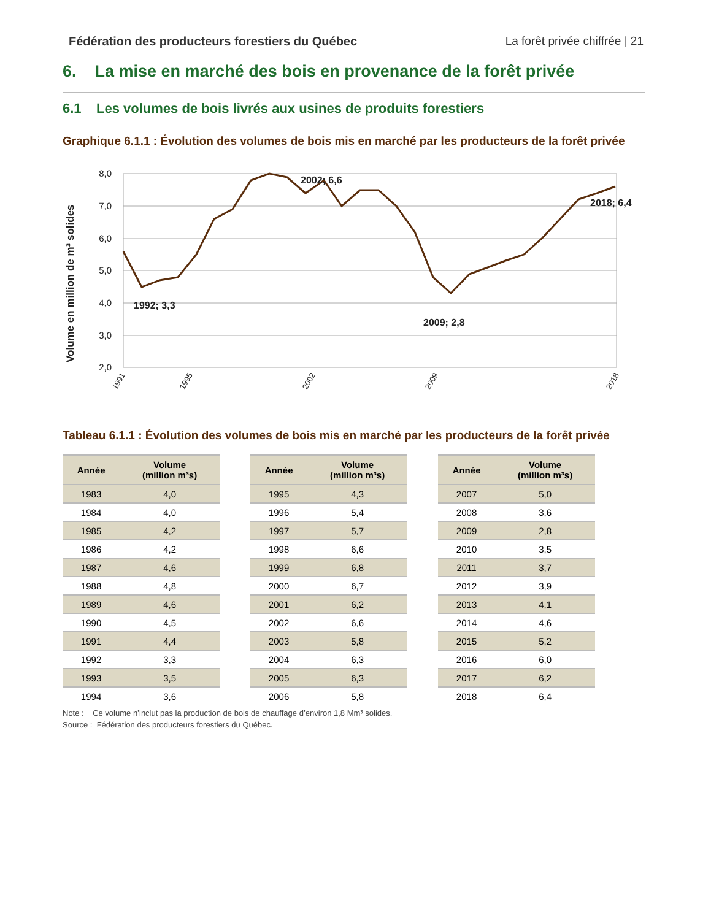Fédération des producteurs forestiers du Québec La forêt privée chiffrée | 21
6. La mise en marché des bois en provenance de la forêt privée
6.1 Les volumes de bois livrés aux usines de produits forestiers
Graphique 6.1.1 : Évolution des volumes de bois mis en marché par les producteurs de la forêt privée
Volume en million de m³ solides
8,0
7,0
6,0
5,0
4,0
3,0
2,0
1992; 3,3
2002; 6,6
2009; 2,8
2018; 6,4
1991
1995
2002
2009
2018
Tableau 6.1.1 : Évolution des volumes de bois mis en marché par les producteurs de la forêt privée
| Année | Volume (million m³s) |
| --- | --- |
| 1983 | 4,0 |
| 1984 | 4,0 |
| 1985 | 4,2 |
| 1986 | 4,2 |
| 1987 | 4,6 |
| 1988 | 4,8 |
| 1989 | 4,6 |
| 1990 | 4,5 |
| 1991 | 4,4 |
| 1992 | 3,3 |
| 1993 | 3,5 |
| 1994 | 3,6 |
| Année | Volume (million m³s) |
| --- | --- |
| 1995 | 4,3 |
| 1996 | 5,4 |
| 1997 | 5,7 |
| 1998 | 6,6 |
| 1999 | 6,8 |
| 2000 | 6,7 |
| 2001 | 6,2 |
| 2002 | 6,6 |
| 2003 | 5,8 |
| 2004 | 6,3 |
| 2005 | 6,3 |
| 2006 | 5,8 |
| Année | Volume (million m³s) |
| --- | --- |
| 2007 | 5,0 |
| 2008 | 3,6 |
| 2009 | 2,8 |
| 2010 | 3,5 |
| 2011 | 3,7 |
| 2012 | 3,9 |
| 2013 | 4,1 |
| 2014 | 4,6 |
| 2015 | 5,2 |
| 2016 | 6,0 |
| 2017 | 6,2 |
| 2018 | 6,4 |
Note : Ce volume n’inclut pas la production de bois de chauffage d’environ 1,8 Mm³ solides.
Source : Fédération des producteurs forestiers du Québec.